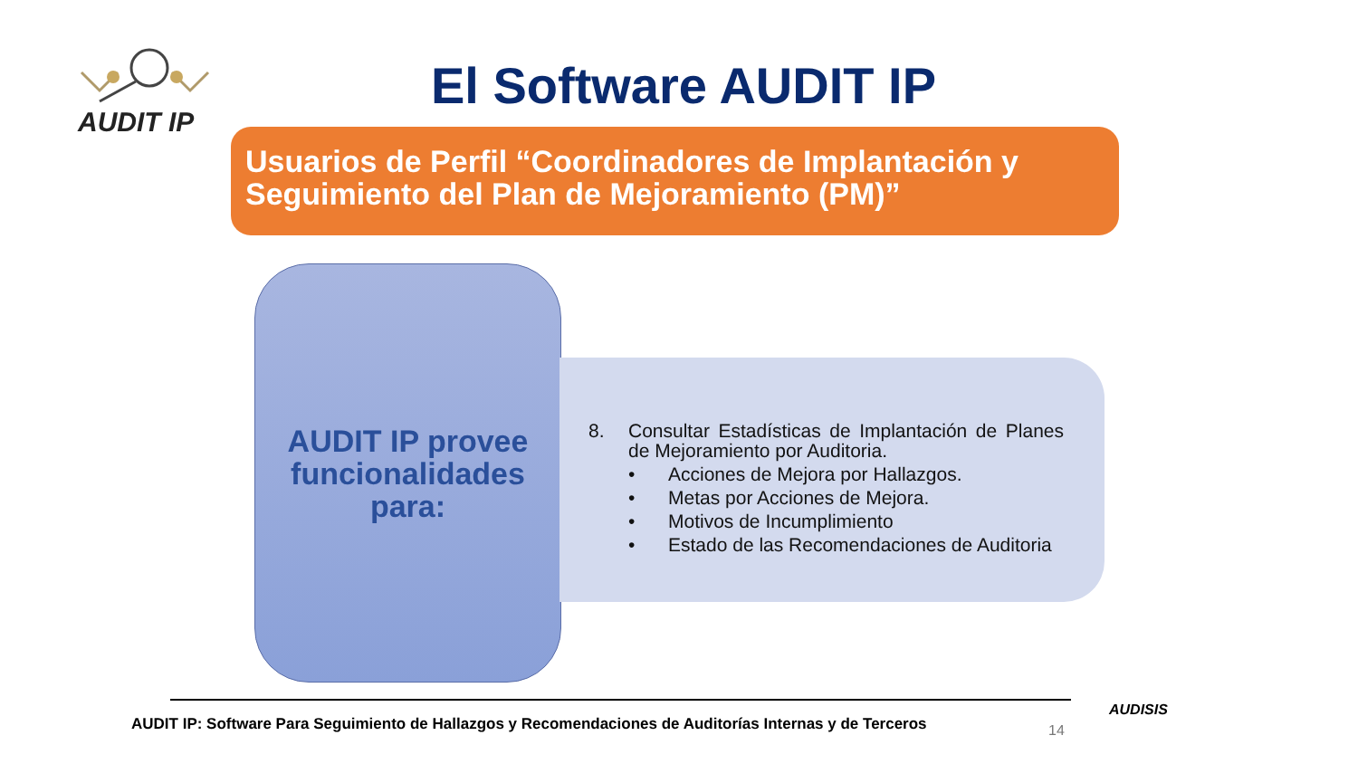AUDIT IP
El Software AUDIT IP
Usuarios de Perfil “Coordinadores de Implantación y Seguimiento del Plan de Mejoramiento (PM)”
AUDIT IP provee funcionalidades para:
8. Consultar Estadísticas de Implantación de Planes de Mejoramiento por Auditoria.
• Acciones de Mejora por Hallazgos.
• Metas por Acciones de Mejora.
• Motivos de Incumplimiento
• Estado de las Recomendaciones de Auditoria
AUDIT IP: Software Para Seguimiento de Hallazgos y Recomendaciones de Auditorías Internas y de Terceros
14
AUDISIS